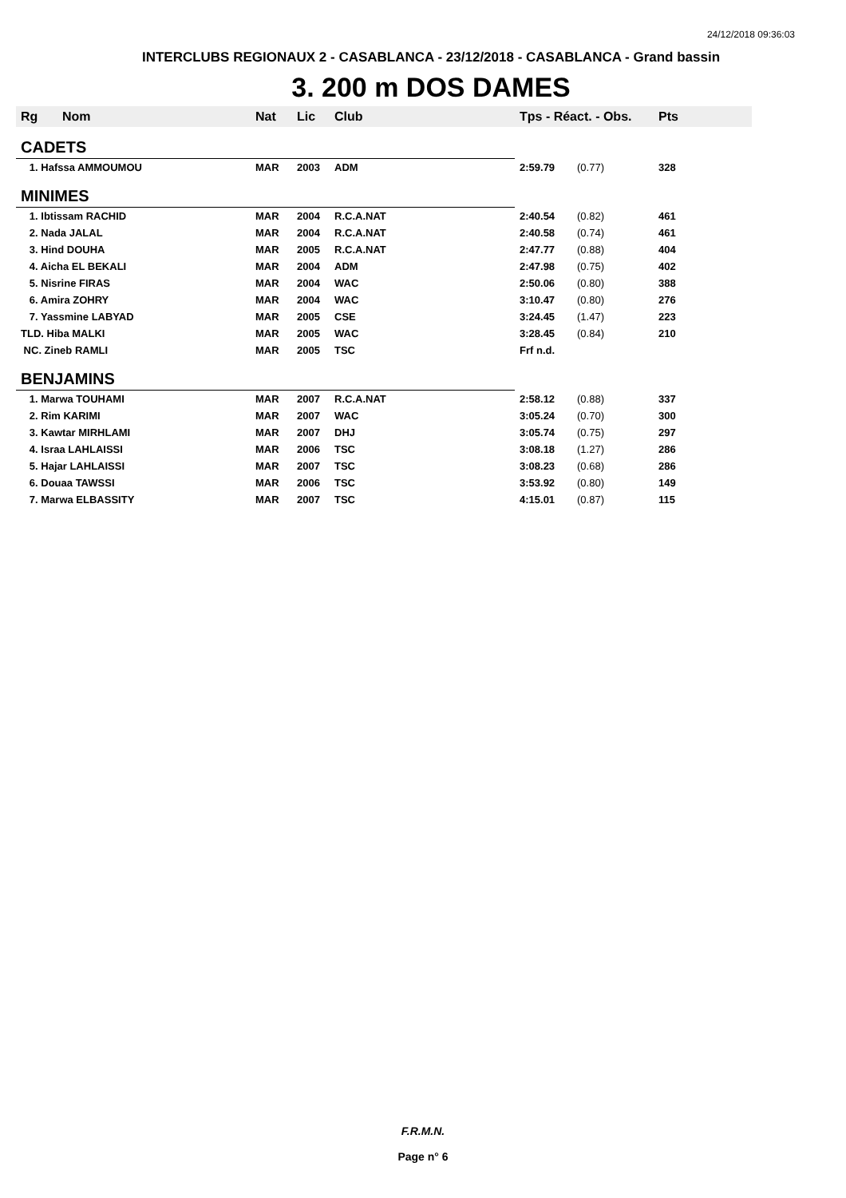24/12/2018 09:36:03
INTERCLUBS REGIONAUX 2 - CASABLANCA - 23/12/2018 - CASABLANCA - Grand bassin
3. 200 m DOS DAMES
| Rg | Nom | Nat | Lic | Club | Tps - Réact. - Obs. | | Pts |
| --- | --- | --- | --- | --- | --- | --- | --- |
| CADETS | | | | | | | |
| 1. Hafssa AMMOUMOU | | MAR | 2003 | ADM | 2:59.79 | (0.77) | 328 |
| MINIMES | | | | | | | |
| 1. Ibtissam RACHID | | MAR | 2004 | R.C.A.NAT | 2:40.54 | (0.82) | 461 |
| 2. Nada JALAL | | MAR | 2004 | R.C.A.NAT | 2:40.58 | (0.74) | 461 |
| 3. Hind DOUHA | | MAR | 2005 | R.C.A.NAT | 2:47.77 | (0.88) | 404 |
| 4. Aicha EL BEKALI | | MAR | 2004 | ADM | 2:47.98 | (0.75) | 402 |
| 5. Nisrine FIRAS | | MAR | 2004 | WAC | 2:50.06 | (0.80) | 388 |
| 6. Amira ZOHRY | | MAR | 2004 | WAC | 3:10.47 | (0.80) | 276 |
| 7. Yassmine LABYAD | | MAR | 2005 | CSE | 3:24.45 | (1.47) | 223 |
| TLD. Hiba MALKI | | MAR | 2005 | WAC | 3:28.45 | (0.84) | 210 |
| NC. Zineb RAMLI | | MAR | 2005 | TSC | Frf n.d. | | |
| BENJAMINS | | | | | | | |
| 1. Marwa TOUHAMI | | MAR | 2007 | R.C.A.NAT | 2:58.12 | (0.88) | 337 |
| 2. Rim KARIMI | | MAR | 2007 | WAC | 3:05.24 | (0.70) | 300 |
| 3. Kawtar MIRHLAMI | | MAR | 2007 | DHJ | 3:05.74 | (0.75) | 297 |
| 4. Israa LAHLAISSI | | MAR | 2006 | TSC | 3:08.18 | (1.27) | 286 |
| 5. Hajar LAHLAISSI | | MAR | 2007 | TSC | 3:08.23 | (0.68) | 286 |
| 6. Douaa TAWSSI | | MAR | 2006 | TSC | 3:53.92 | (0.80) | 149 |
| 7. Marwa ELBASSITY | | MAR | 2007 | TSC | 4:15.01 | (0.87) | 115 |
F.R.M.N.
Page n° 6